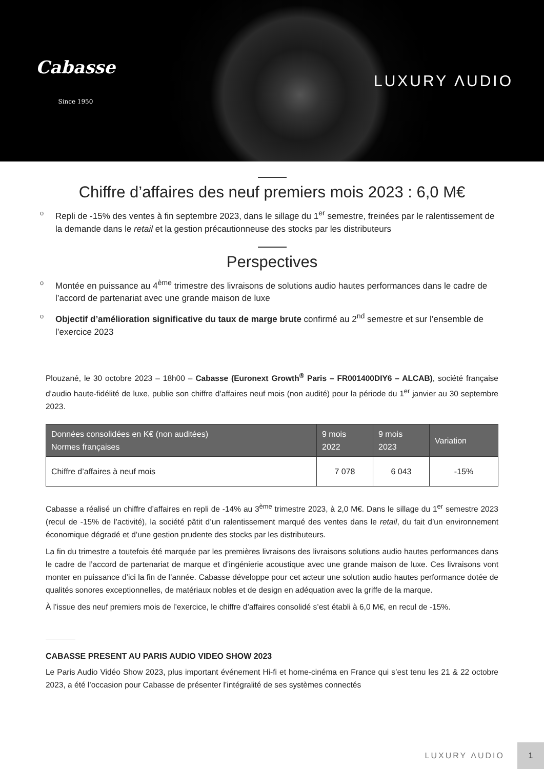Cabasse
Since 1950
LUXURY ΛUDIO
Chiffre d’affaires des neuf premiers mois 2023 : 6,0 M€
o Repli de -15% des ventes à fin septembre 2023, dans le sillage du 1<sup>er</sup> semestre, freinées par le ralentissement de la demande dans le retail et la gestion précautionneuse des stocks par les distributeurs
Perspectives
o Montée en puissance au 4<sup>ème</sup> trimestre des livraisons de solutions audio hautes performances dans le cadre de l’accord de partenariat avec une grande maison de luxe
o Objectif d’amélioration significative du taux de marge brute confirmé au 2<sup>nd</sup> semestre et sur l’ensemble de l’exercice 2023
Plouzané, le 30 octobre 2023 – 18h00 – Cabasse (Euronext Growth<sup>®</sup> Paris – FR001400DIY6 – ALCAB), société française d’audio haute-fidélité de luxe, publie son chiffre d’affaires neuf mois (non audité) pour la période du 1<sup>er</sup> janvier au 30 septembre 2023.
| Données consolidées en K€ (non auditées) Normes françaises | 9 mois 2022 | 9 mois 2023 | Variation |
| --- | --- | --- | --- |
| Chiffre d’affaires à neuf mois | 7 078 | 6 043 | -15% |
Cabasse a réalisé un chiffre d’affaires en repli de -14% au 3<sup>ème</sup> trimestre 2023, à 2,0 M€. Dans le sillage du 1<sup>er</sup> semestre 2023 (recul de -15% de l’activité), la société pâtit d’un ralentissement marqué des ventes dans le retail, du fait d’un environnement économique dégradé et d’une gestion prudente des stocks par les distributeurs.
La fin du trimestre a toutefois été marquée par les premières livraisons des livraisons solutions audio hautes performances dans le cadre de l’accord de partenariat de marque et d’ingénierie acoustique avec une grande maison de luxe. Ces livraisons vont monter en puissance d’ici la fin de l’année. Cabasse développe pour cet acteur une solution audio hautes performance dotée de qualités sonores exceptionnelles, de matériaux nobles et de design en adéquation avec la griffe de la marque.
À l’issue des neuf premiers mois de l’exercice, le chiffre d’affaires consolidé s’est établi à 6,0 M€, en recul de -15%.
CABASSE PRESENT AU PARIS AUDIO VIDEO SHOW 2023
Le Paris Audio Vidéo Show 2023, plus important événement Hi-fi et home-cinéma en France qui s’est tenu les 21 & 22 octobre 2023, a été l’occasion pour Cabasse de présenter l’intégralité de ses systèmes connectés
LUXURY ΛUDIO
1